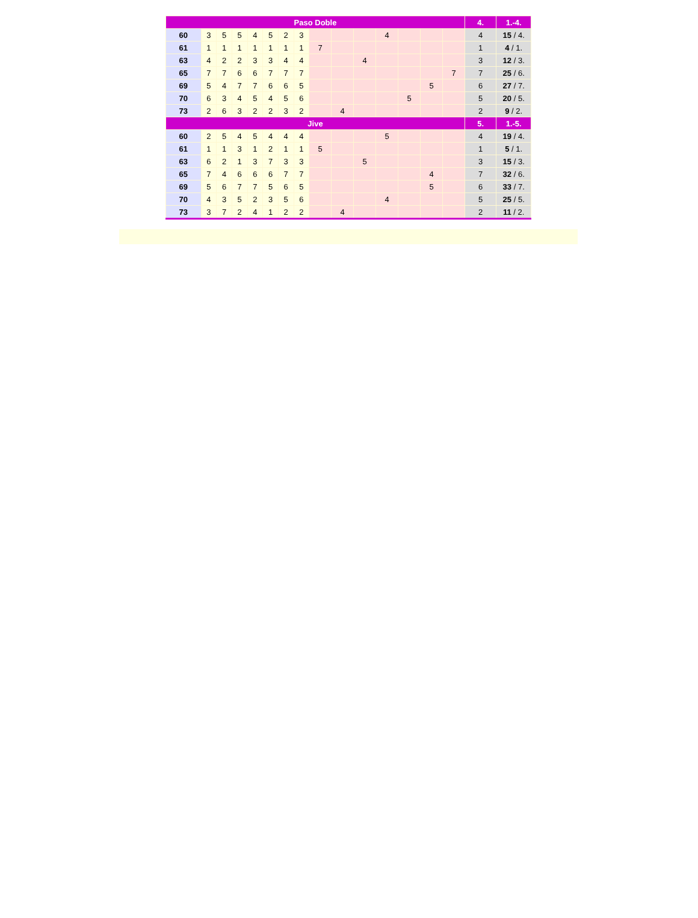| Paso Doble | | | | | | | | | | | | | | | 4. | 1.-4. |
| --- | --- | --- | --- | --- | --- | --- | --- | --- | --- | --- | --- | --- | --- | --- | --- | --- |
| 60 | 3 | 5 | 5 | 4 | 5 | 2 | 3 | | | | 4 | | | | 4 | 15 / 4. |
| 61 | 1 | 1 | 1 | 1 | 1 | 1 | 1 | 7 | | | | | | | 1 | 4 / 1. |
| 63 | 4 | 2 | 2 | 3 | 3 | 4 | 4 | | | 4 | | | | | 3 | 12 / 3. |
| 65 | 7 | 7 | 6 | 6 | 7 | 7 | 7 | | | | | | | 7 | 7 | 25 / 6. |
| 69 | 5 | 4 | 7 | 7 | 6 | 6 | 5 | | | | | | 5 | | 6 | 27 / 7. |
| 70 | 6 | 3 | 4 | 5 | 4 | 5 | 6 | | | | | 5 | | | 5 | 20 / 5. |
| 73 | 2 | 6 | 3 | 2 | 2 | 3 | 2 | | 4 | | | | | | 2 | 9 / 2. |
| Jive | | | | | | | | | | | | | | | 5. | 1.-5. |
| 60 | 2 | 5 | 4 | 5 | 4 | 4 | 4 | | | | 5 | | | | 4 | 19 / 4. |
| 61 | 1 | 1 | 3 | 1 | 2 | 1 | 1 | 5 | | | | | | | 1 | 5 / 1. |
| 63 | 6 | 2 | 1 | 3 | 7 | 3 | 3 | | | 5 | | | | | 3 | 15 / 3. |
| 65 | 7 | 4 | 6 | 6 | 6 | 7 | 7 | | | | | | 4 | | 7 | 32 / 6. |
| 69 | 5 | 6 | 7 | 7 | 5 | 6 | 5 | | | | | | 5 | | 6 | 33 / 7. |
| 70 | 4 | 3 | 5 | 2 | 3 | 5 | 6 | | | | 4 | | | | 5 | 25 / 5. |
| 73 | 3 | 7 | 2 | 4 | 1 | 2 | 2 | | 4 | | | | | | 2 | 11 / 2. |